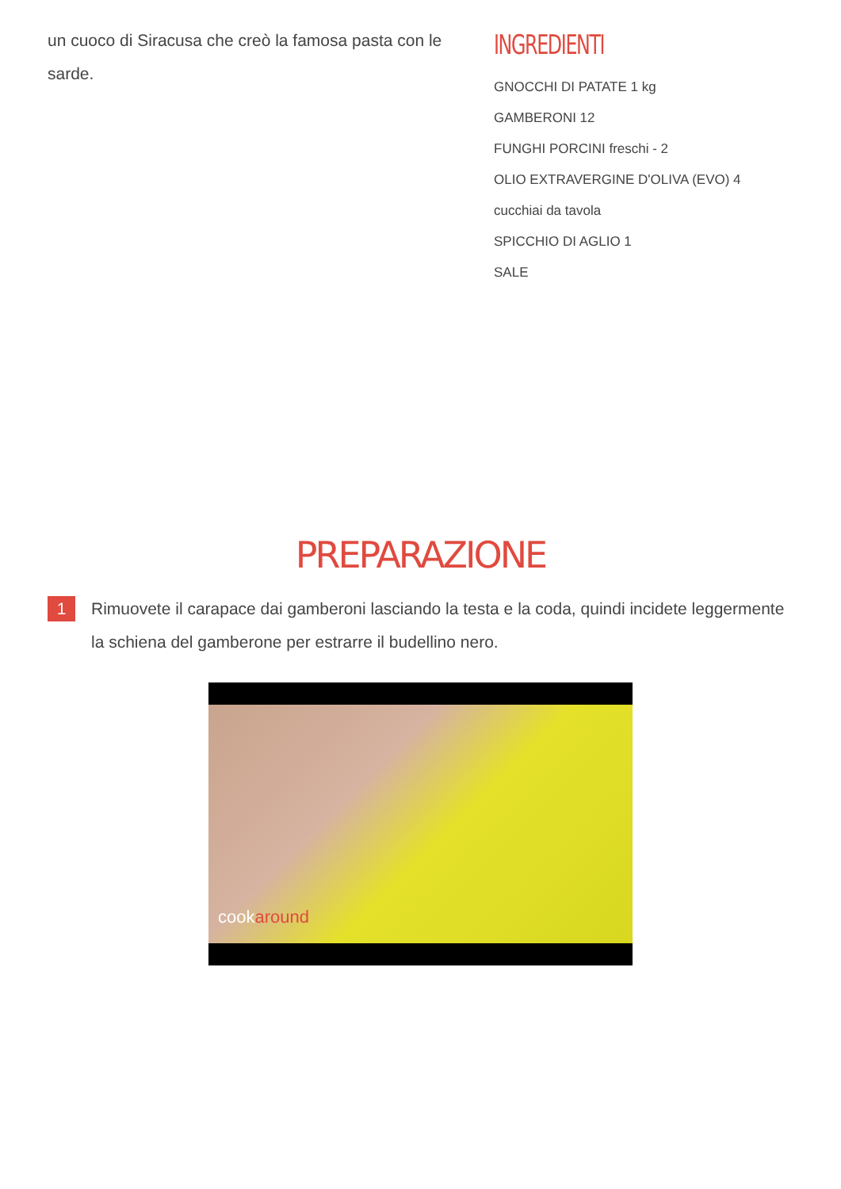un cuoco di Siracusa che creò la famosa pasta con le sarde.
INGREDIENTI
GNOCCHI DI PATATE 1 kg
GAMBERONI 12
FUNGHI PORCINI freschi - 2
OLIO EXTRAVERGINE D'OLIVA (EVO) 4
cucchiai da tavola
SPICCHIO DI AGLIO 1
SALE
PREPARAZIONE
1
Rimuovete il carapace dai gamberoni lasciando la testa e la coda, quindi incidete leggermente la schiena del gamberone per estrarre il budellino nero.
cookaround